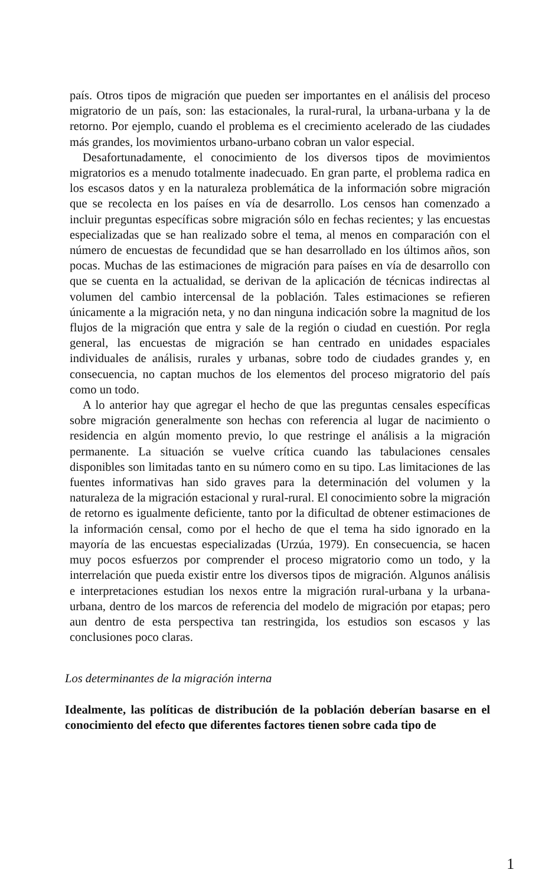país. Otros tipos de migración que pueden ser importantes en el análisis del proceso migratorio de un país, son: las estacionales, la rural-rural, la urbana-urbana y la de retorno. Por ejemplo, cuando el problema es el crecimiento acelerado de las ciudades más grandes, los movimientos urbano-urbano cobran un valor especial.
Desafortunadamente, el conocimiento de los diversos tipos de movimientos migratorios es a menudo totalmente inadecuado. En gran parte, el problema radica en los escasos datos y en la naturaleza problemática de la información sobre migración que se recolecta en los países en vía de desarrollo. Los censos han comenzado a incluir preguntas específicas sobre migración sólo en fechas recientes; y las encuestas especializadas que se han realizado sobre el tema, al menos en comparación con el número de encuestas de fecundidad que se han desarrollado en los últimos años, son pocas. Muchas de las estimaciones de migración para países en vía de desarrollo con que se cuenta en la actualidad, se derivan de la aplicación de técnicas indirectas al volumen del cambio intercensal de la población. Tales estimaciones se refieren únicamente a la migración neta, y no dan ninguna indicación sobre la magnitud de los flujos de la migración que entra y sale de la región o ciudad en cuestión. Por regla general, las encuestas de migración se han centrado en unidades espaciales individuales de análisis, rurales y urbanas, sobre todo de ciudades grandes y, en consecuencia, no captan muchos de los elementos del proceso migratorio del país como un todo.
A lo anterior hay que agregar el hecho de que las preguntas censales específicas sobre migración generalmente son hechas con referencia al lugar de nacimiento o residencia en algún momento previo, lo que restringe el análisis a la migración permanente. La situación se vuelve crítica cuando las tabulaciones censales disponibles son limitadas tanto en su número como en su tipo. Las limitaciones de las fuentes informativas han sido graves para la determinación del volumen y la naturaleza de la migración estacional y rural-rural. El conocimiento sobre la migración de retorno es igualmente deficiente, tanto por la dificultad de obtener estimaciones de la información censal, como por el hecho de que el tema ha sido ignorado en la mayoría de las encuestas especializadas (Urzúa, 1979). En consecuencia, se hacen muy pocos esfuerzos por comprender el proceso migratorio como un todo, y la interrelación que pueda existir entre los diversos tipos de migración. Algunos análisis e interpretaciones estudian los nexos entre la migración rural-urbana y la urbana-urbana, dentro de los marcos de referencia del modelo de migración por etapas; pero aun dentro de esta perspectiva tan restringida, los estudios son escasos y las conclusiones poco claras.
Los determinantes de la migración interna
Idealmente, las políticas de distribución de la población deberían basarse en el conocimiento del efecto que diferentes factores tienen sobre cada tipo de
1